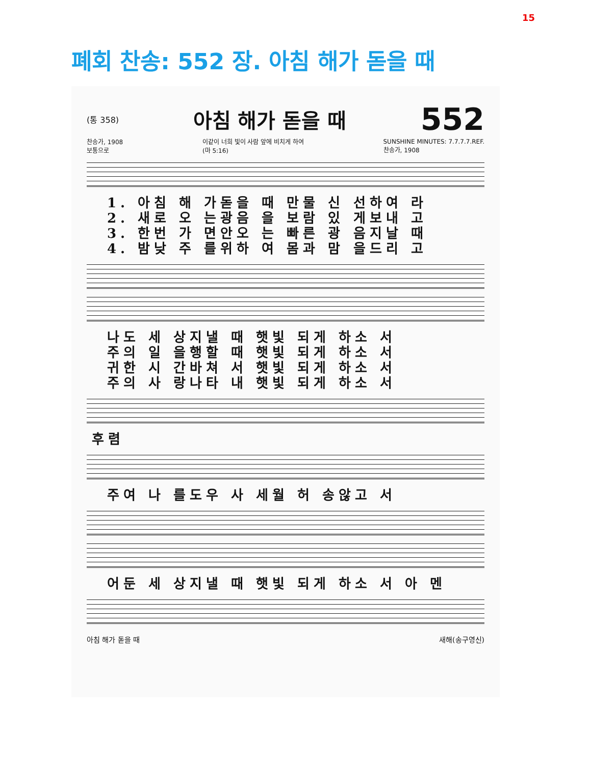15
폐회 찬송: 552 장. 아침 해가 돋을 때
(통 358) 아침 해가 돋을 때 552
찬송가, 1908
보통으로 이같이 너희 빛이 사람 앞에 비치게 하여
(마 5:16) SUNSHINE MINUTES: 7.7.7.7.REF.
찬송가, 1908
1. 아침 해 가돋을 때 만물 신 선하여 라
2. 새로 오 는광음 을 보람 있 게보내 고
3. 한번 가 면안오 는 빠른 광 음지날 때
4. 밤낮 주 를위하 여 몸과 맘 을드리 고
나도 세 상지낼 때 햇빛 되게 하소 서
주의 일 을행할 때 햇빛 되게 하소 서
귀한 시 간바쳐 서 햇빛 되게 하소 서
주의 사 랑나타 내 햇빛 되게 하소 서
후렴
주여 나 를도우 사 세월 허 송않고 서
어둔 세 상지낼 때 햇빛 되게 하소 서 아 멘
아침 해가 돋을 때 새해(송구영신)